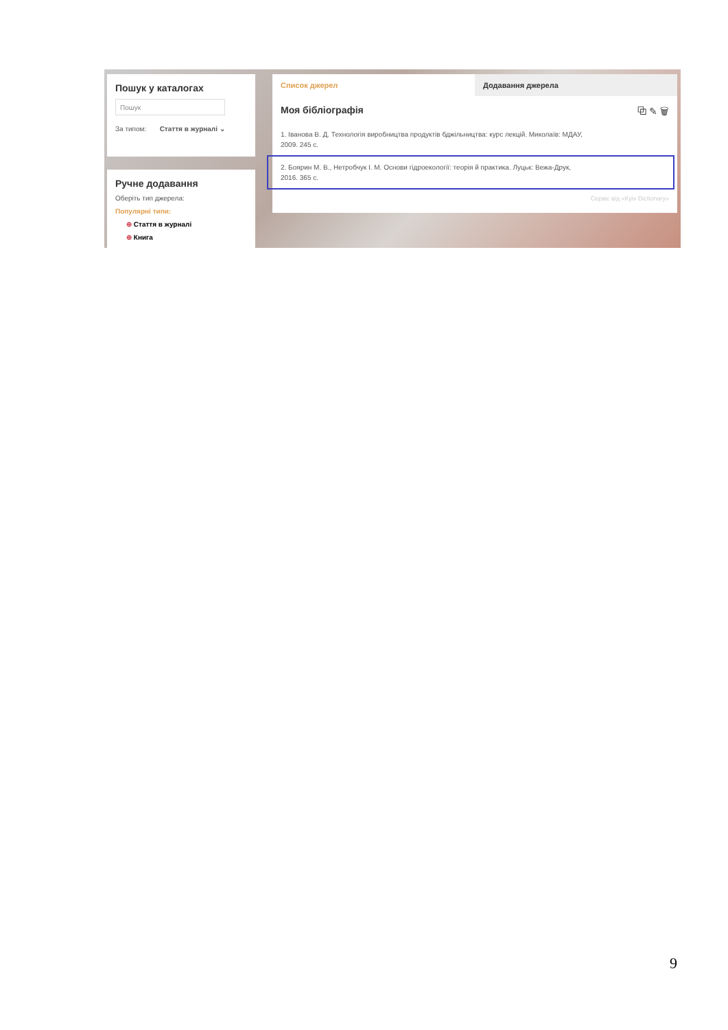Пошук у каталогах
Пошук
За типом: Стаття в журналі ⌄
Ручне додавання
Оберіть тип джерела:
Популярні типи:
⊕ Стаття в журналі
⊕ Книга
Список джерел Додавання джерела
Моя бібліографія ⧉ ✎ 🗑
1. Іванова В. Д. Технологія виробництва продуктів бджільництва: курс лекцій. Миколаїв: МДАУ,
2009. 245 с.
2. Боярин М. В., Нетробчук І. М. Основи гідроекології: теорія й практика. Луцьк: Вежа-Друк,
2016. 365 с.
Сервіс від «Kyiv Dictionary»
9